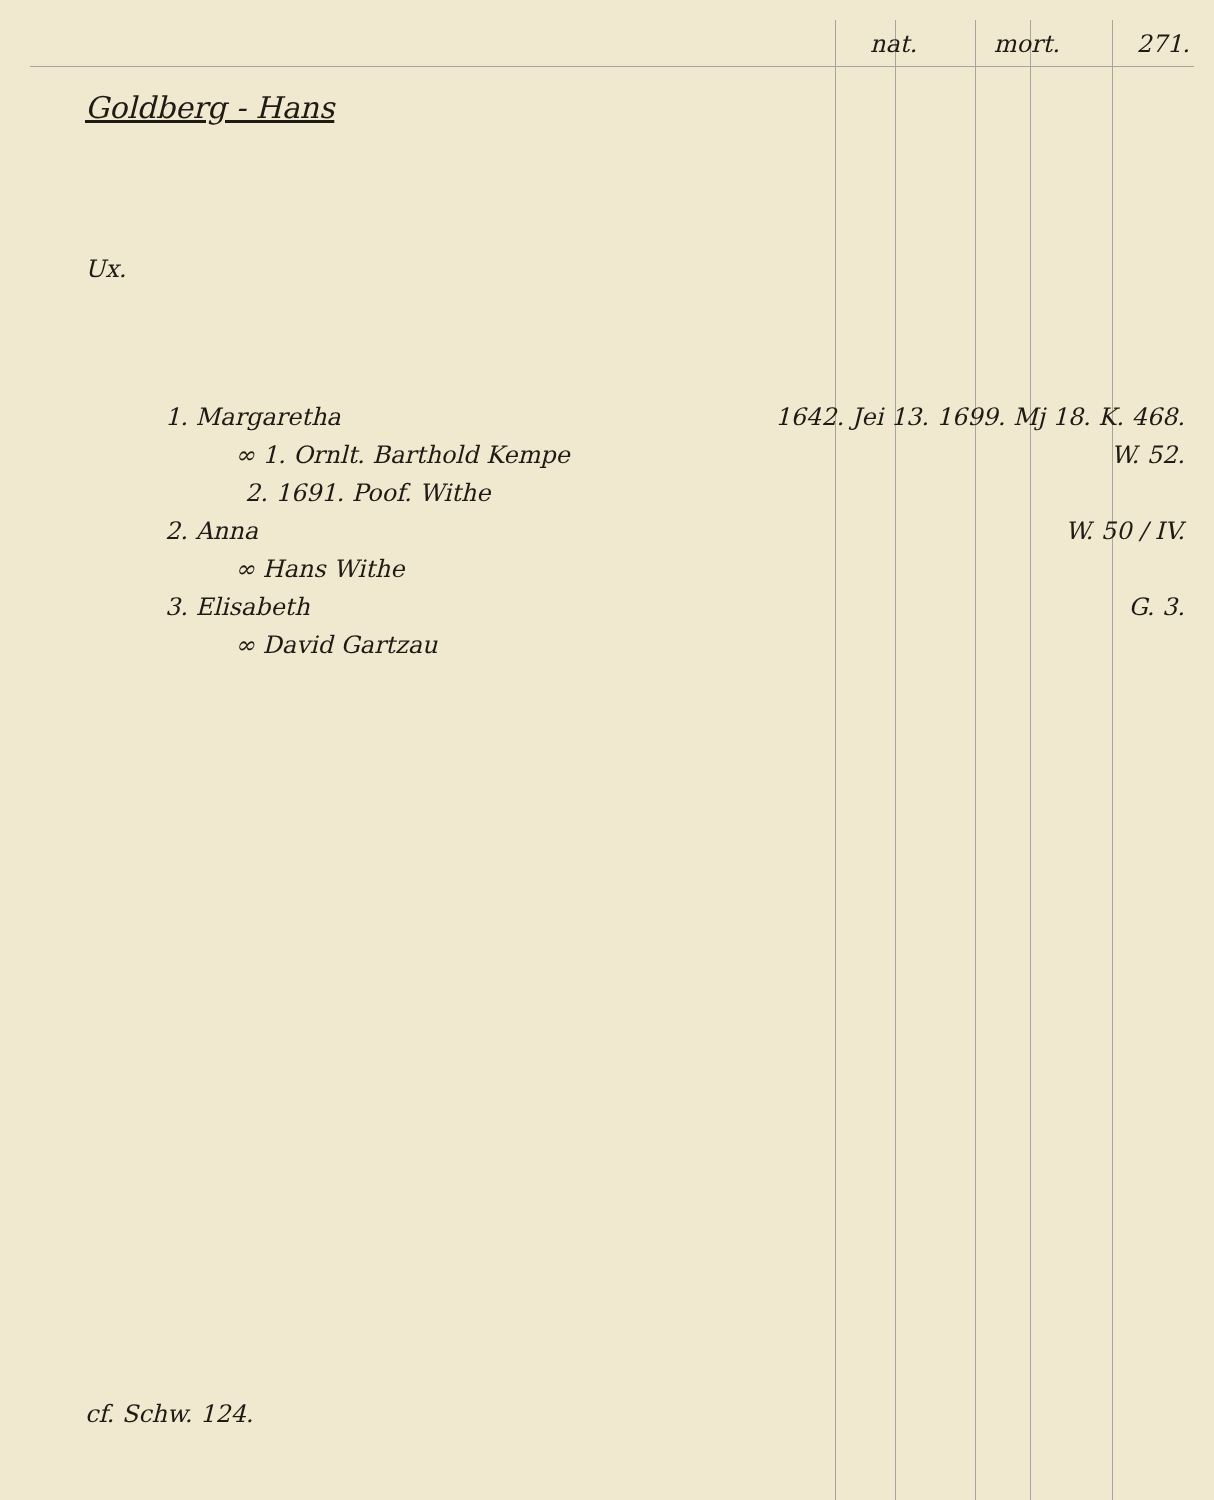nat. mort. 271.
Goldberg - Hans
Ux.
1. Margaretha 1642. Jei 13. 1699. Mj 18. K. 468.
∞ 1. Ornlt. Barthold Kempe W. 52.
2. 1691. Poof. Withe
2. Anna W. 50 / IV.
∞ Hans Withe
3. Elisabeth G. 3.
∞ David Gartzau
cf. Schw. 124.